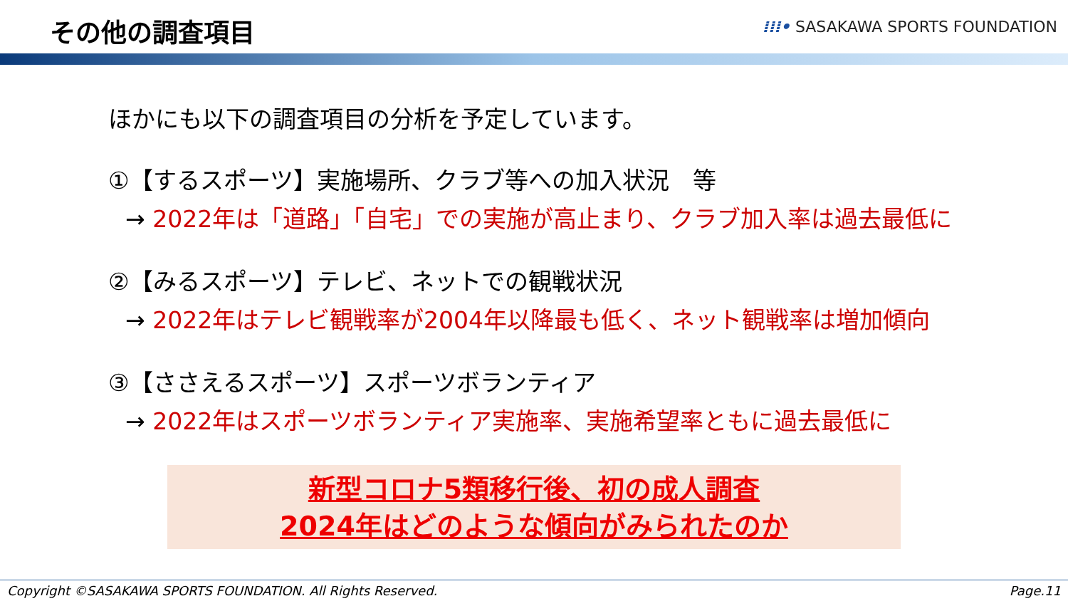その他の調査項目
⁞⁞⁞• SASAKAWA SPORTS FOUNDATION
ほかにも以下の調査項目の分析を予定しています。
①【するスポーツ】実施場所、クラブ等への加入状況　等
→ 2022年は「道路」「自宅」での実施が高止まり、クラブ加入率は過去最低に
②【みるスポーツ】テレビ、ネットでの観戦状況
→ 2022年はテレビ観戦率が2004年以降最も低く、ネット観戦率は増加傾向
③【ささえるスポーツ】スポーツボランティア
→ 2022年はスポーツボランティア実施率、実施希望率ともに過去最低に
新型コロナ5類移行後、初の成人調査
2024年はどのような傾向がみられたのか
Copyright ©SASAKAWA SPORTS FOUNDATION. All Rights Reserved. Page.11